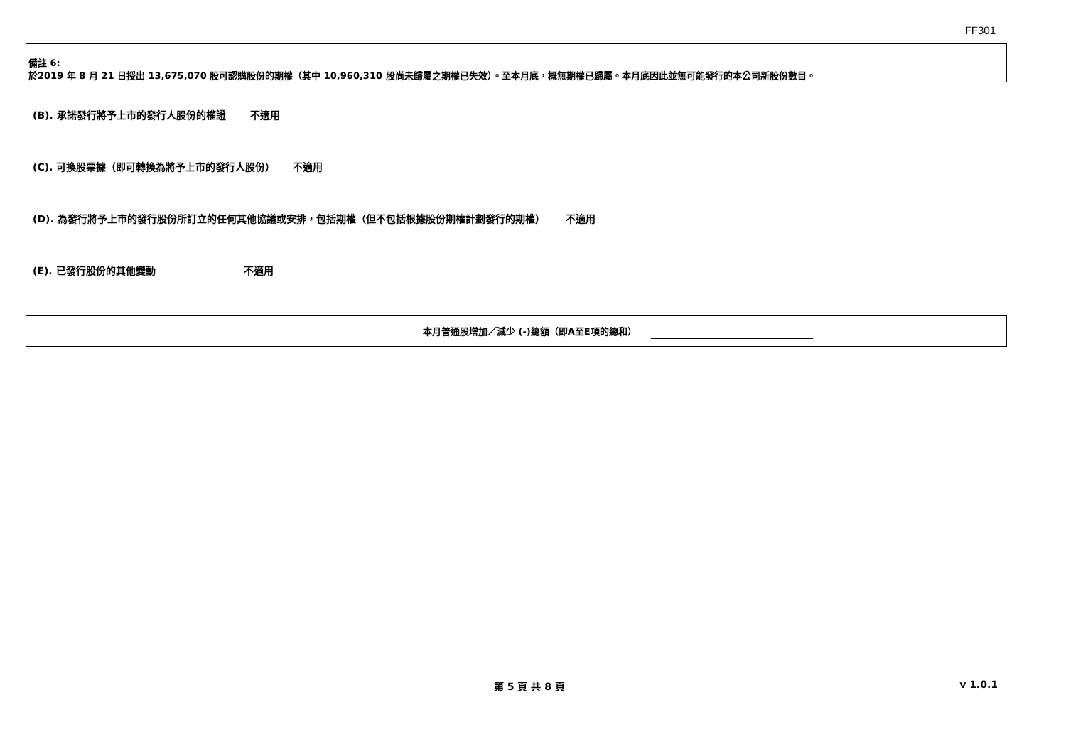FF301
備註 6:
於2019 年 8 月 21 日授出 13,675,070 股可認購股份的期權（其中 10,960,310 股尚未歸屬之期權已失效）。至本月底，概無期權已歸屬。本月底因此並無可能發行的本公司新股份數目。
(B). 承諾發行將予上市的發行人股份的權證 不適用
(C). 可換股票據（即可轉換為將予上市的發行人股份） 不適用
(D). 為發行將予上市的發行股份所訂立的任何其他協議或安排，包括期權（但不包括根據股份期權計劃發行的期權） 不適用
(E). 已發行股份的其他變動 不適用
本月普通股增加／減少 (-)總額（即A至E項的總和）
第 5 頁 共 8 頁 v 1.0.1